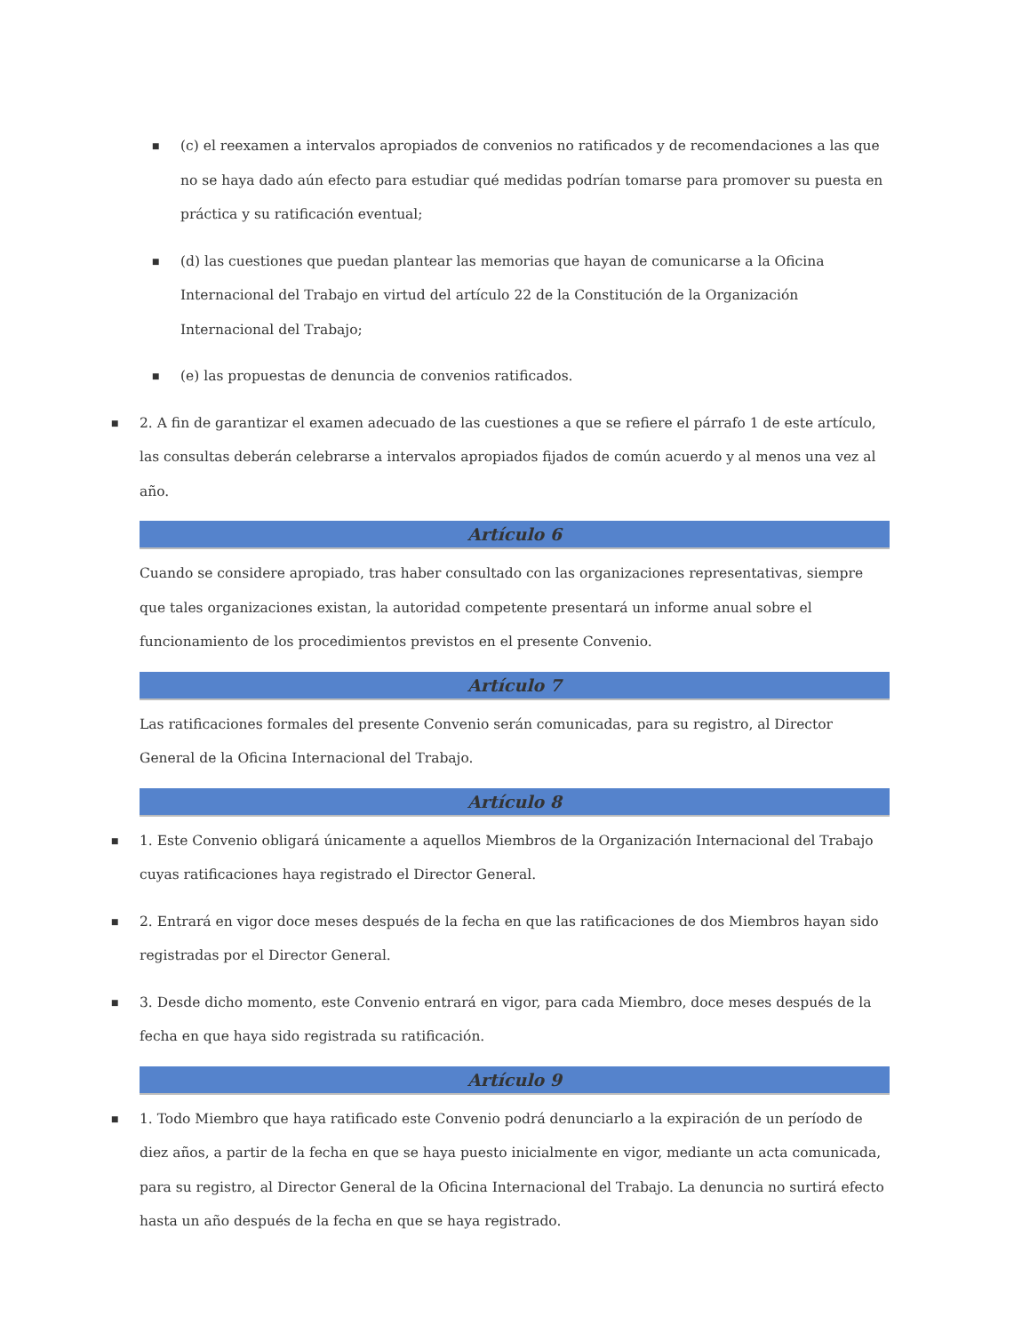■
(c) el reexamen a intervalos apropiados de convenios no ratificados y de recomendaciones a las que no se haya dado aún efecto para estudiar qué medidas podrían tomarse para promover su puesta en práctica y su ratificación eventual;
■
(d) las cuestiones que puedan plantear las memorias que hayan de comunicarse a la Oficina Internacional del Trabajo en virtud del artículo 22 de la Constitución de la Organización Internacional del Trabajo;
■
(e) las propuestas de denuncia de convenios ratificados.
■
2. A fin de garantizar el examen adecuado de las cuestiones a que se refiere el párrafo 1 de este artículo, las consultas deberán celebrarse a intervalos apropiados fijados de común acuerdo y al menos una vez al año.
Artículo 6
Cuando se considere apropiado, tras haber consultado con las organizaciones representativas, siempre que tales organizaciones existan, la autoridad competente presentará un informe anual sobre el funcionamiento de los procedimientos previstos en el presente Convenio.
Artículo 7
Las ratificaciones formales del presente Convenio serán comunicadas, para su registro, al Director General de la Oficina Internacional del Trabajo.
Artículo 8
■
1. Este Convenio obligará únicamente a aquellos Miembros de la Organización Internacional del Trabajo cuyas ratificaciones haya registrado el Director General.
■
2. Entrará en vigor doce meses después de la fecha en que las ratificaciones de dos Miembros hayan sido registradas por el Director General.
■
3. Desde dicho momento, este Convenio entrará en vigor, para cada Miembro, doce meses después de la fecha en que haya sido registrada su ratificación.
Artículo 9
■
1. Todo Miembro que haya ratificado este Convenio podrá denunciarlo a la expiración de un período de diez años, a partir de la fecha en que se haya puesto inicialmente en vigor, mediante un acta comunicada, para su registro, al Director General de la Oficina Internacional del Trabajo. La denuncia no surtirá efecto hasta un año después de la fecha en que se haya registrado.